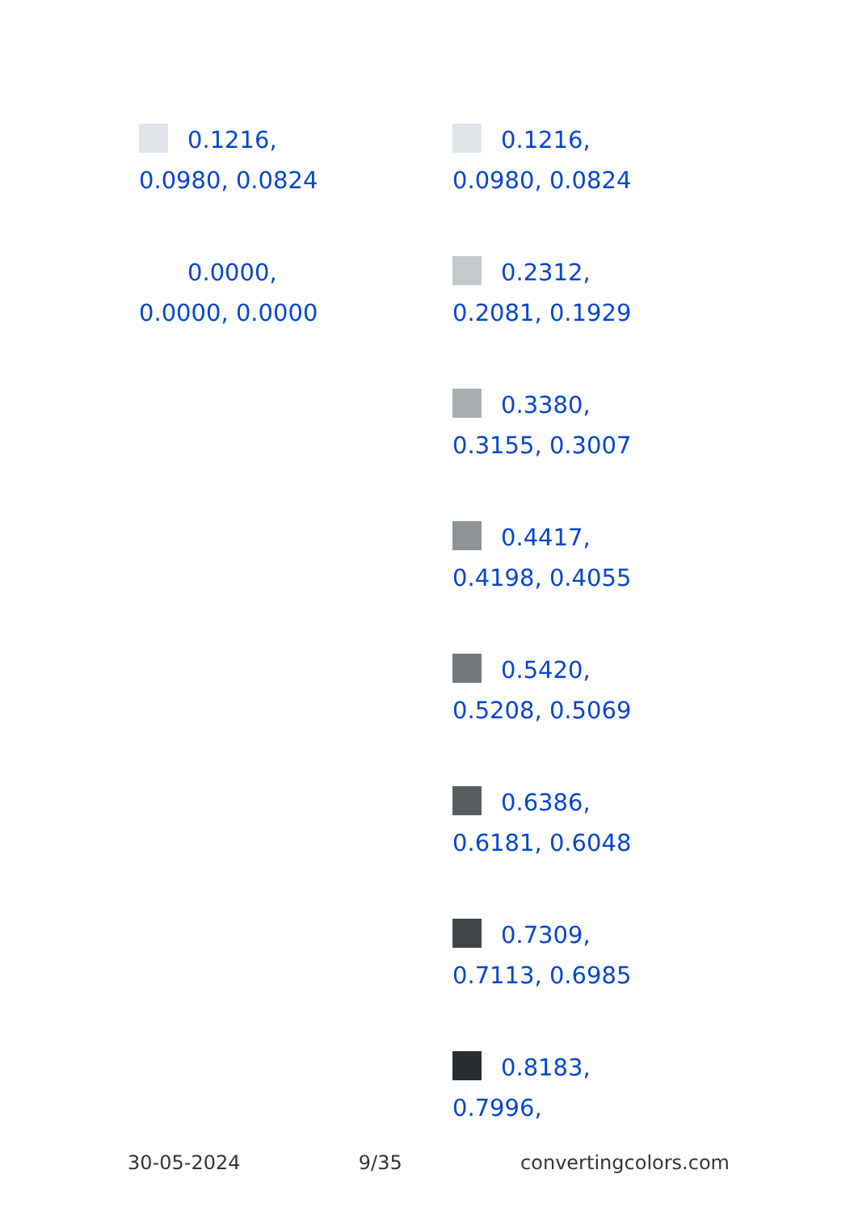0.1216, 0.0980, 0.0824
0.0000, 0.0000, 0.0000
0.1216, 0.0980, 0.0824
0.2312, 0.2081, 0.1929
0.3380, 0.3155, 0.3007
0.4417, 0.4198, 0.4055
0.5420, 0.5208, 0.5069
0.6386, 0.6181, 0.6048
0.7309, 0.7113, 0.6985
0.8183, 0.7996,
30-05-2024 9/35 convertingcolors.com